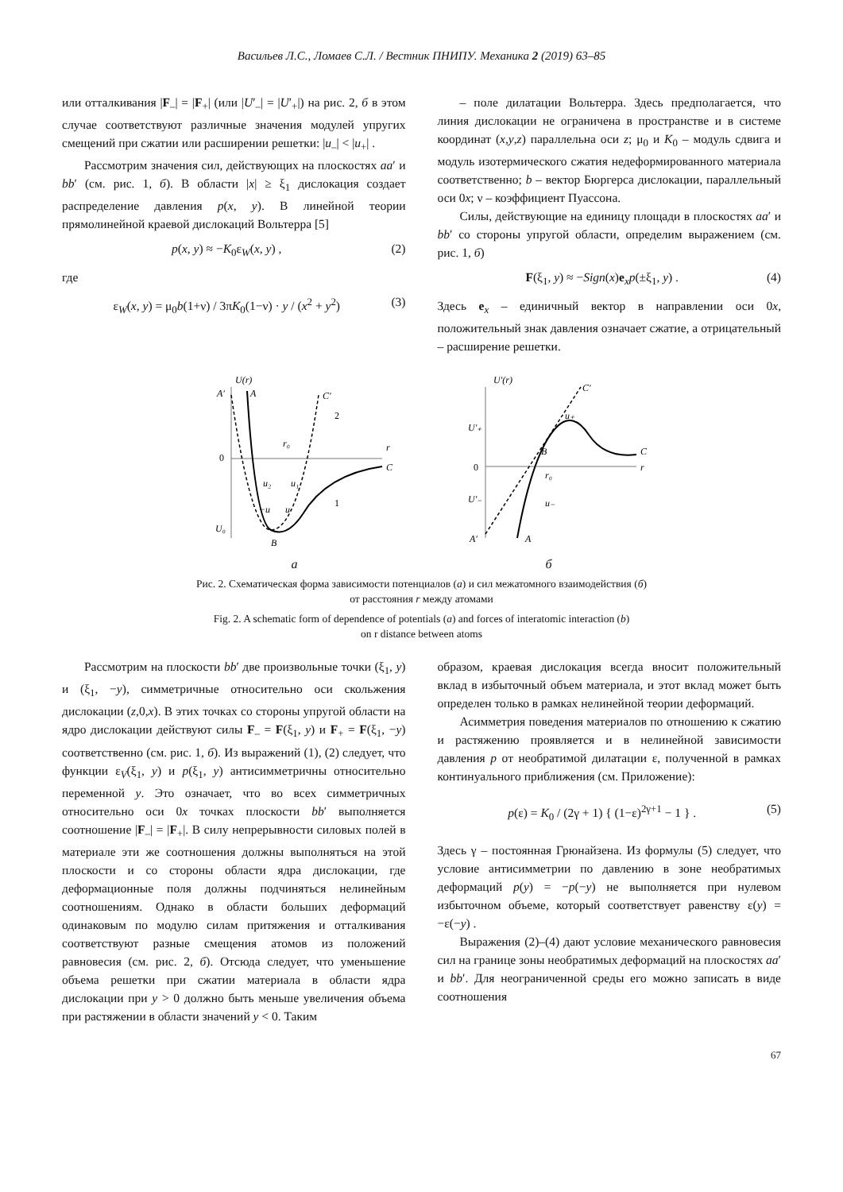Васильев Л.С., Ломаев С.Л. / Вестник ПНИПУ. Механика 2 (2019) 63–85
или отталкивания |F<sub>–</sub>| = |F<sub>+</sub>| (или |U′<sub>–</sub>| = |U′<sub>+</sub>|) на рис. 2, б в этом случае соответствуют различные значения модулей упругих смещений при сжатии или расширении решетки: |u<sub>–</sub>| < |u<sub>+</sub>| .
Рассмотрим значения сил, действующих на плоскостях aa′ и bb′ (см. рис. 1, б). В области |x| ≥ ξ<sub>1</sub> дислокация создает распределение давления p(x, y). В линейной теории прямолинейной краевой дислокаций Вольтерра [5]
p(x, y) ≈ −K<sub>0</sub>ε<sub>W</sub>(x, y) , (2)
где
ε<sub>W</sub>(x, y) = μ<sub>0</sub>b(1+ν) / 3πK<sub>0</sub>(1−ν) · y / (x<sup>2</sup> + y<sup>2</sup>) (3)
– поле дилатации Вольтерра. Здесь предполагается, что линия дислокации не ограничена в пространстве и в системе координат (x,y,z) параллельна оси z; μ<sub>0</sub> и K<sub>0</sub> – модуль сдвига и модуль изотермического сжатия недеформированного материала соответственно; b – вектор Бюргерса дислокации, параллельный оси 0x; ν – коэффициент Пуассона.
Силы, действующие на единицу площади в плоскостях aa′ и bb′ со стороны упругой области, определим выражением (см. рис. 1, б)
F(ξ<sub>1</sub>, y) ≈ −Sign(x)e<sub>x</sub>p(±ξ<sub>1</sub>, y) . (4)
Здесь e<sub>x</sub> – единичный вектор в направлении оси 0x, положительный знак давления означает сжатие, а отрицательный – расширение решетки.
U(r)
A′
A
C′
C
0
U₀
B
r₀
r
2
1
u₂
u₁
−u
u
a
U′(r)
U′₊
U′₋
0
B
r₀
r
C
C′
A′
A
u₊
u₋
б
Рис. 2. Схематическая форма зависимости потенциалов (a) и сил межатомного взаимодействия (б)
от расстояния r между атомами
Fig. 2. A schematic form of dependence of potentials (a) and forces of interatomic interaction (b)
on r distance between atoms
Рассмотрим на плоскости bb′ две произвольные точки (ξ<sub>1</sub>, y) и (ξ<sub>1</sub>, −y), симметричные относительно оси скольжения дислокации (z,0,x). В этих точках со стороны упругой области на ядро дислокации действуют силы F<sub>–</sub> = F(ξ<sub>1</sub>, y) и F<sub>+</sub> = F(ξ<sub>1</sub>, −y) соответственно (см. рис. 1, б). Из выражений (1), (2) следует, что функции ε<sub>V</sub>(ξ<sub>1</sub>, y) и p(ξ<sub>1</sub>, y) антисимметричны относительно переменной y. Это означает, что во всех симметричных относительно оси 0x точках плоскости bb′ выполняется соотношение |F<sub>–</sub>| = |F<sub>+</sub>|. В силу непрерывности силовых полей в материале эти же соотношения должны выполняться на этой плоскости и со стороны области ядра дислокации, где деформационные поля должны подчиняться нелинейным соотношениям. Однако в области больших деформаций одинаковым по модулю силам притяжения и отталкивания соответствуют разные смещения атомов из положений равновесия (см. рис. 2, б). Отсюда следует, что уменьшение объема решетки при сжатии материала в области ядра дислокации при y > 0 должно быть меньше увеличения объема при растяжении в области значений y < 0. Таким
образом, краевая дислокация всегда вносит положительный вклад в избыточный объем материала, и этот вклад может быть определен только в рамках нелинейной теории деформаций.
Асимметрия поведения материалов по отношению к сжатию и растяжению проявляется и в нелинейной зависимости давления p от необратимой дилатации ε, полученной в рамках континуального приближения (см. Приложение):
p(ε) = K<sub>0</sub> / (2γ + 1) { (1−ε)<sup>2γ+1</sup> − 1 } . (5)
Здесь γ – постоянная Грюнайзена. Из формулы (5) следует, что условие антисимметрии по давлению в зоне необратимых деформаций p(y) = −p(−y) не выполняется при нулевом избыточном объеме, который соответствует равенству ε(y) = −ε(−y) .
Выражения (2)–(4) дают условие механического равновесия сил на границе зоны необратимых деформаций на плоскостях aa′ и bb′. Для неограниченной среды его можно записать в виде соотношения
67